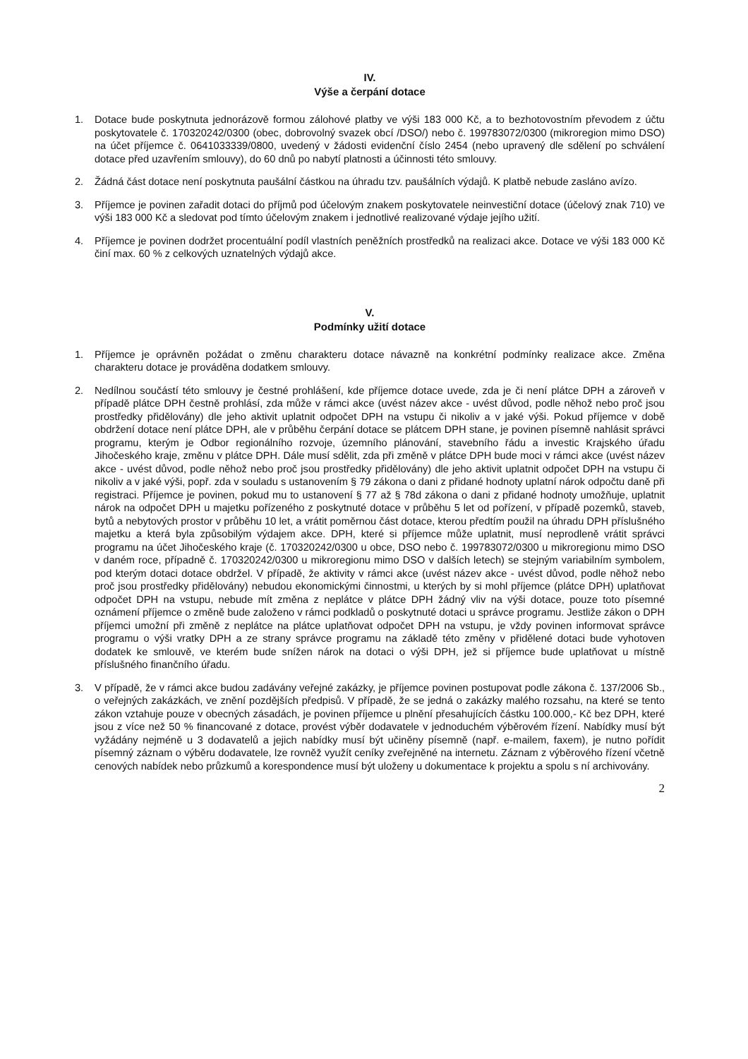IV.
Výše a čerpání dotace
1. Dotace bude poskytnuta jednorázově formou zálohové platby ve výši 183 000 Kč, a to bezhotovostním převodem z účtu poskytovatele č. 170320242/0300 (obec, dobrovolný svazek obcí /DSO/) nebo č. 199783072/0300 (mikroregion mimo DSO) na účet příjemce č. 0641033339/0800, uvedený v žádosti evidenční číslo 2454 (nebo upravený dle sdělení po schválení dotace před uzavřením smlouvy), do 60 dnů po nabytí platnosti a účinnosti této smlouvy.
2. Žádná část dotace není poskytnuta paušální částkou na úhradu tzv. paušálních výdajů. K platbě nebude zasláno avízo.
3. Příjemce je povinen zařadit dotaci do příjmů pod účelovým znakem poskytovatele neinvestiční dotace (účelový znak 710) ve výši 183 000 Kč a sledovat pod tímto účelovým znakem i jednotlivé realizované výdaje jejího užití.
4. Příjemce je povinen dodržet procentuální podíl vlastních peněžních prostředků na realizaci akce. Dotace ve výši 183 000 Kč činí max. 60 % z celkových uznatelných výdajů akce.
V.
Podmínky užití dotace
1. Příjemce je oprávněn požádat o změnu charakteru dotace návazně na konkrétní podmínky realizace akce. Změna charakteru dotace je prováděna dodatkem smlouvy.
2. Nedílnou součástí této smlouvy je čestné prohlášení, kde příjemce dotace uvede, zda je či není plátce DPH a zároveň v případě plátce DPH čestně prohlásí, zda může v rámci akce (uvést název akce - uvést důvod, podle něhož nebo proč jsou prostředky přidělovány) dle jeho aktivit uplatnit odpočet DPH na vstupu či nikoliv a v jaké výši. Pokud příjemce v době obdržení dotace není plátce DPH, ale v průběhu čerpání dotace se plátcem DPH stane, je povinen písemně nahlásit správci programu, kterým je Odbor regionálního rozvoje, územního plánování, stavebního řádu a investic Krajského úřadu Jihočeského kraje, změnu v plátce DPH. Dále musí sdělit, zda při změně v plátce DPH bude moci v rámci akce (uvést název akce - uvést důvod, podle něhož nebo proč jsou prostředky přidělovány) dle jeho aktivit uplatnit odpočet DPH na vstupu či nikoliv a v jaké výši, popř. zda v souladu s ustanovením § 79 zákona o dani z přidané hodnoty uplatní nárok odpočtu daně při registraci. Příjemce je povinen, pokud mu to ustanovení § 77 až § 78d zákona o dani z přidané hodnoty umožňuje, uplatnit nárok na odpočet DPH u majetku pořízeného z poskytnuté dotace v průběhu 5 let od pořízení, v případě pozemků, staveb, bytů a nebytových prostor v průběhu 10 let, a vrátit poměrnou část dotace, kterou předtím použil na úhradu DPH příslušného majetku a která byla způsobilým výdajem akce. DPH, které si příjemce může uplatnit, musí neprodleně vrátit správci programu na účet Jihočeského kraje (č. 170320242/0300 u obce, DSO nebo č. 199783072/0300 u mikroregionu mimo DSO v daném roce, případně č. 170320242/0300 u mikroregionu mimo DSO v dalších letech) se stejným variabilním symbolem, pod kterým dotaci dotace obdržel. V případě, že aktivity v rámci akce (uvést název akce - uvést důvod, podle něhož nebo proč jsou prostředky přidělovány) nebudou ekonomickými činnostmi, u kterých by si mohl příjemce (plátce DPH) uplatňovat odpočet DPH na vstupu, nebude mít změna z neplátce v plátce DPH žádný vliv na výši dotace, pouze toto písemné oznámení příjemce o změně bude založeno v rámci podkladů o poskytnuté dotaci u správce programu. Jestliže zákon o DPH příjemci umožní při změně z neplátce na plátce uplatňovat odpočet DPH na vstupu, je vždy povinen informovat správce programu o výši vratky DPH a ze strany správce programu na základě této změny v přidělené dotaci bude vyhotoven dodatek ke smlouvě, ve kterém bude snížen nárok na dotaci o výši DPH, jež si příjemce bude uplatňovat u místně příslušného finančního úřadu.
3. V případě, že v rámci akce budou zadávány veřejné zakázky, je příjemce povinen postupovat podle zákona č. 137/2006 Sb., o veřejných zakázkách, ve znění pozdějších předpisů. V případě, že se jedná o zakázky malého rozsahu, na které se tento zákon vztahuje pouze v obecných zásadách, je povinen příjemce u plnění přesahujících částku 100.000,- Kč bez DPH, které jsou z více než 50 % financované z dotace, provést výběr dodavatele v jednoduchém výběrovém řízení. Nabídky musí být vyžádány nejméně u 3 dodavatelů a jejich nabídky musí být učiněny písemně (např. e-mailem, faxem), je nutno pořídit písemný záznam o výběru dodavatele, lze rovněž využít ceníky zveřejněné na internetu. Záznam z výběrového řízení včetně cenových nabídek nebo průzkumů a korespondence musí být uloženy u dokumentace k projektu a spolu s ní archivovány.
2